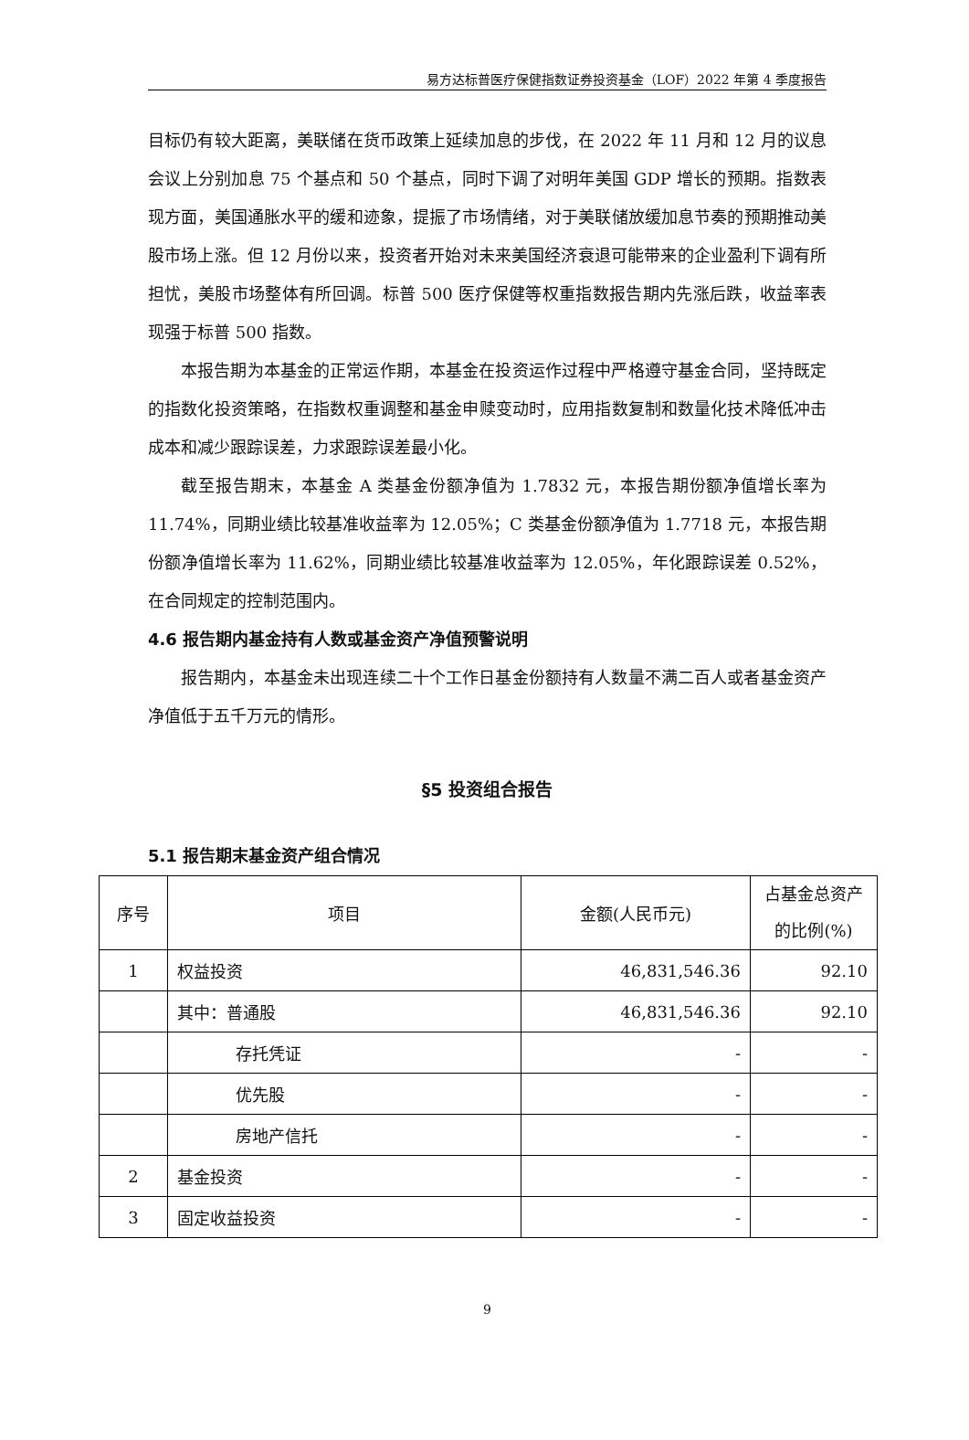易方达标普医疗保健指数证券投资基金（LOF）2022 年第 4 季度报告
目标仍有较大距离，美联储在货币政策上延续加息的步伐，在 2022 年 11 月和 12 月的议息会议上分别加息 75 个基点和 50 个基点，同时下调了对明年美国 GDP 增长的预期。指数表现方面，美国通胀水平的缓和迹象，提振了市场情绪，对于美联储放缓加息节奏的预期推动美股市场上涨。但 12 月份以来，投资者开始对未来美国经济衰退可能带来的企业盈利下调有所担忧，美股市场整体有所回调。标普 500 医疗保健等权重指数报告期内先涨后跌，收益率表现强于标普 500 指数。
本报告期为本基金的正常运作期，本基金在投资运作过程中严格遵守基金合同，坚持既定的指数化投资策略，在指数权重调整和基金申赎变动时，应用指数复制和数量化技术降低冲击成本和减少跟踪误差，力求跟踪误差最小化。
截至报告期末，本基金 A 类基金份额净值为 1.7832 元，本报告期份额净值增长率为 11.74%，同期业绩比较基准收益率为 12.05%；C 类基金份额净值为 1.7718 元，本报告期份额净值增长率为 11.62%，同期业绩比较基准收益率为 12.05%，年化跟踪误差 0.52%，在合同规定的控制范围内。
4.6 报告期内基金持有人数或基金资产净值预警说明
报告期内，本基金未出现连续二十个工作日基金份额持有人数量不满二百人或者基金资产净值低于五千万元的情形。
§5 投资组合报告
5.1 报告期末基金资产组合情况
| 序号 | 项目 | 金额(人民币元) | 占基金总资产的比例(%) |
| --- | --- | --- | --- |
| 1 | 权益投资 | 46,831,546.36 | 92.10 |
| | 其中：普通股 | 46,831,546.36 | 92.10 |
| | 存托凭证 | - | - |
| | 优先股 | - | - |
| | 房地产信托 | - | - |
| 2 | 基金投资 | - | - |
| 3 | 固定收益投资 | - | - |
9